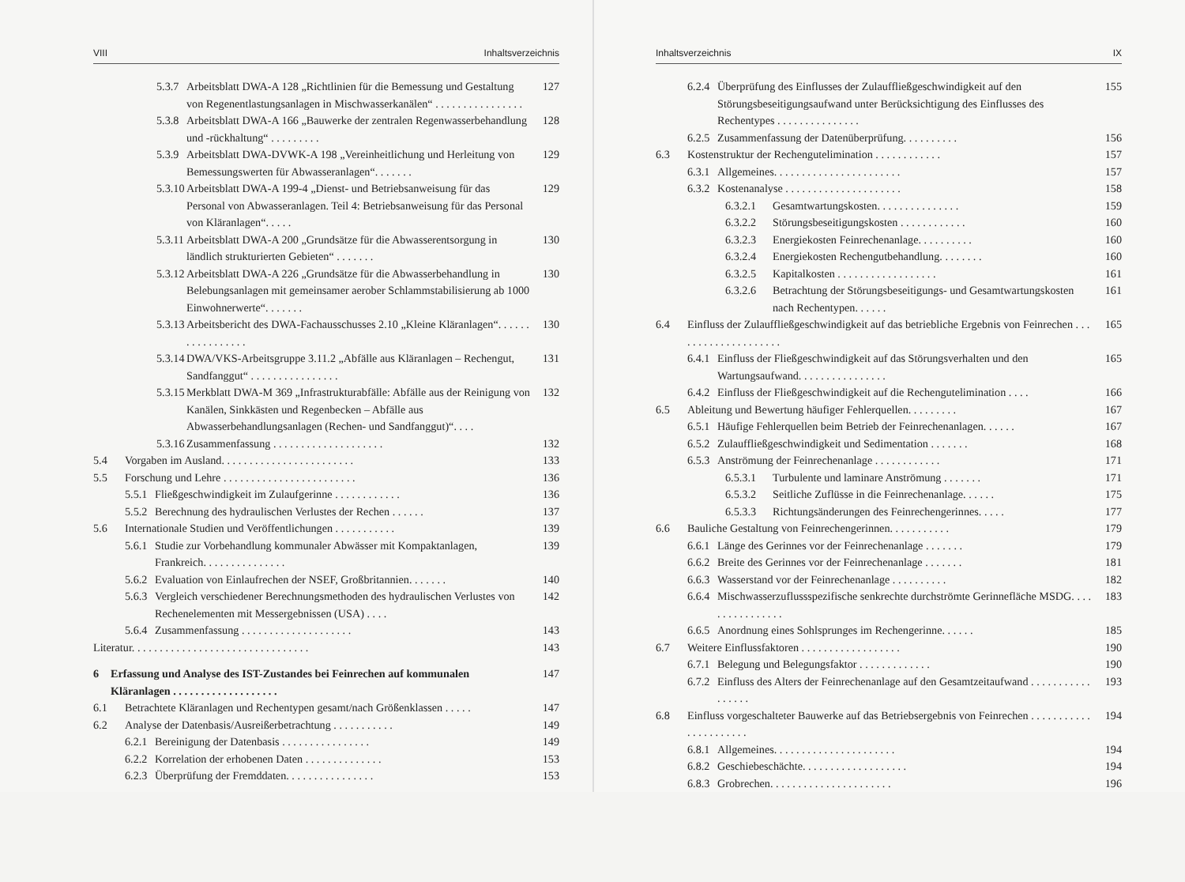VIII Inhaltsverzeichnis
5.3.7 Arbeitsblatt DWA-A 128 „Richtlinien für die Bemessung und Gestaltung von Regenentlastungsanlagen in Mischwasserkanälen“ . . . . . . . . . . . . . . . . 127
5.3.8 Arbeitsblatt DWA-A 166 „Bauwerke der zentralen Regenwasserbehandlung und -rückhaltung“ . . . . . . . . . 128
5.3.9 Arbeitsblatt DWA-DVWK-A 198 „Vereinheitlichung und Herleitung von Bemessungswerten für Abwasseranlagen“. . . . . . . 129
5.3.10 Arbeitsblatt DWA-A 199-4 „Dienst- und Betriebsanweisung für das Personal von Abwasseranlagen. Teil 4: Betriebsanweisung für das Personal von Kläranlagen“. . . . . 129
5.3.11 Arbeitsblatt DWA-A 200 „Grundsätze für die Abwasserentsorgung in ländlich strukturierten Gebieten“ . . . . . . . 130
5.3.12 Arbeitsblatt DWA-A 226 „Grundsätze für die Abwasserbehandlung in Belebungsanlagen mit gemeinsamer aerober Schlammstabilisierung ab 1000 Einwohnerwerte“. . . . . . . 130
5.3.13 Arbeitsbericht des DWA-Fachausschusses 2.10 „Kleine Kläranlagen“. . . . . . . . . . . . . . . . . 130
5.3.14 DWA/VKS-Arbeitsgruppe 3.11.2 „Abfälle aus Kläranlagen – Rechengut, Sandfanggut“ . . . . . . . . . . . . . . . . 131
5.3.15 Merkblatt DWA-M 369 „Infrastrukturabfälle: Abfälle aus der Reinigung von Kanälen, Sinkkästen und Regenbecken – Abfälle aus Abwasserbehandlungsanlagen (Rechen- und Sandfanggut)“. . . . 132
5.3.16 Zusammenfassung . . . . . . . . . . . . . . . . . . . . 132
5.4 Vorgaben im Ausland. . . . . . . . . . . . . . . . . . . . . . . . 133
5.5 Forschung und Lehre . . . . . . . . . . . . . . . . . . . . . . . . 136
5.5.1 Fließgeschwindigkeit im Zulaufgerinne . . . . . . . . . . . . 136
5.5.2 Berechnung des hydraulischen Verlustes der Rechen . . . . . . 137
5.6 Internationale Studien und Veröffentlichungen . . . . . . . . . . . 139
5.6.1 Studie zur Vorbehandlung kommunaler Abwässer mit Kompaktanlagen, Frankreich. . . . . . . . . . . . . . . 139
5.6.2 Evaluation von Einlaufrechen der NSEF, Großbritannien. . . . . . . 140
5.6.3 Vergleich verschiedener Berechnungsmethoden des hydraulischen Verlustes von Rechenelementen mit Messergebnissen (USA) . . . . 142
5.6.4 Zusammenfassung . . . . . . . . . . . . . . . . . . . . 143
Literatur. . . . . . . . . . . . . . . . . . . . . . . . . . . . . . . . 143
6 Erfassung und Analyse des IST-Zustandes bei Feinrechen auf kommunalen Kläranlagen . . . . . . . . . . . . . . . . . . . 147
6.1 Betrachtete Kläranlagen und Rechentypen gesamt/nach Größenklassen . . . . . 147
6.2 Analyse der Datenbasis/Ausreißerbetrachtung . . . . . . . . . . . 149
6.2.1 Bereinigung der Datenbasis . . . . . . . . . . . . . . . . 149
6.2.2 Korrelation der erhobenen Daten . . . . . . . . . . . . . . 153
6.2.3 Überprüfung der Fremddaten. . . . . . . . . . . . . . . . 153
Inhaltsverzeichnis IX
6.2.4 Überprüfung des Einflusses der Zulauffließgeschwindigkeit auf den Störungsbeseitigungsaufwand unter Berücksichtigung des Einflusses des Rechentypes . . . . . . . . . . . . . . . 155
6.2.5 Zusammenfassung der Datenüberprüfung. . . . . . . . . . 156
6.3 Kostenstruktur der Rechengutelimination . . . . . . . . . . . . 157
6.3.1 Allgemeines. . . . . . . . . . . . . . . . . . . . . . . 157
6.3.2 Kostenanalyse . . . . . . . . . . . . . . . . . . . . . 158
6.3.2.1 Gesamtwartungskosten. . . . . . . . . . . . . . . 159
6.3.2.2 Störungsbeseitigungskosten . . . . . . . . . . . . 160
6.3.2.3 Energiekosten Feinrechenanlage. . . . . . . . . . 160
6.3.2.4 Energiekosten Rechengutbehandlung. . . . . . . . 160
6.3.2.5 Kapitalkosten . . . . . . . . . . . . . . . . . . 161
6.3.2.6 Betrachtung der Störungsbeseitigungs- und Gesamtwartungskosten nach Rechentypen. . . . . . 161
6.4 Einfluss der Zulauffließgeschwindigkeit auf das betriebliche Ergebnis von Feinrechen . . . . . . . . . . . . . . . . . . . . 165
6.4.1 Einfluss der Fließgeschwindigkeit auf das Störungsverhalten und den Wartungsaufwand. . . . . . . . . . . . . . . . 165
6.4.2 Einfluss der Fließgeschwindigkeit auf die Rechengutelimination . . . . 166
6.5 Ableitung und Bewertung häufiger Fehlerquellen. . . . . . . . . 167
6.5.1 Häufige Fehlerquellen beim Betrieb der Feinrechenanlagen. . . . . . 167
6.5.2 Zulauffließgeschwindigkeit und Sedimentation . . . . . . . 168
6.5.3 Anströmung der Feinrechenanlage . . . . . . . . . . . . 171
6.5.3.1 Turbulente und laminare Anströmung . . . . . . . 171
6.5.3.2 Seitliche Zuflüsse in die Feinrechenanlage. . . . . . 175
6.5.3.3 Richtungsänderungen des Feinrechengerinnes. . . . . 177
6.6 Bauliche Gestaltung von Feinrechengerinnen. . . . . . . . . . . 179
6.6.1 Länge des Gerinnes vor der Feinrechenanlage . . . . . . . 179
6.6.2 Breite des Gerinnes vor der Feinrechenanlage . . . . . . . 181
6.6.3 Wasserstand vor der Feinrechenanlage . . . . . . . . . . 182
6.6.4 Mischwasserzuflussspezifische senkrechte durchströmte Gerinnefläche MSDG. . . . . . . . . . . . . . . . 183
6.6.5 Anordnung eines Sohlsprunges im Rechengerinne. . . . . . 185
6.7 Weitere Einflussfaktoren . . . . . . . . . . . . . . . . . . 190
6.7.1 Belegung und Belegungsfaktor . . . . . . . . . . . . . 190
6.7.2 Einfluss des Alters der Feinrechenanlage auf den Gesamtzeitaufwand . . . . . . . . . . . . . . . . . 193
6.8 Einfluss vorgeschalteter Bauwerke auf das Betriebsergebnis von Feinrechen . . . . . . . . . . . . . . . . . . . . . . 194
6.8.1 Allgemeines. . . . . . . . . . . . . . . . . . . . . . 194
6.8.2 Geschiebeschächte. . . . . . . . . . . . . . . . . . . 194
6.8.3 Grobrechen. . . . . . . . . . . . . . . . . . . . . . 196